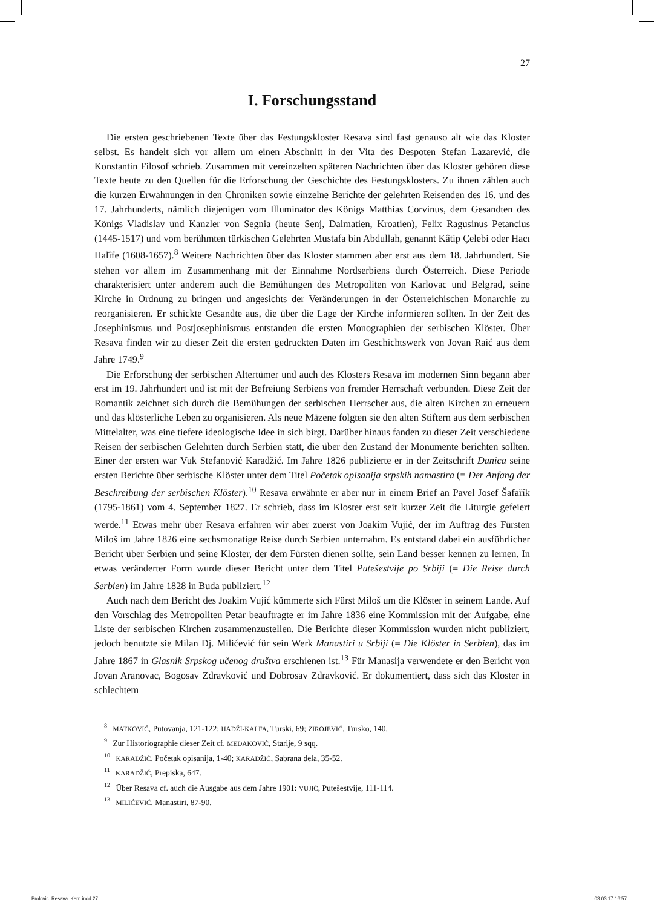27
I. Forschungsstand
Die ersten geschriebenen Texte über das Festungskloster Resava sind fast genauso alt wie das Kloster selbst. Es handelt sich vor allem um einen Abschnitt in der Vita des Despoten Stefan Lazarević, die Konstantin Filosof schrieb. Zusammen mit vereinzelten späteren Nachrichten über das Kloster gehören diese Texte heute zu den Quellen für die Erforschung der Geschichte des Festungsklosters. Zu ihnen zählen auch die kurzen Erwähnungen in den Chroniken sowie einzelne Berichte der gelehrten Reisenden des 16. und des 17. Jahrhunderts, nämlich diejenigen vom Illuminator des Königs Matthias Corvinus, dem Gesandten des Königs Vladislav und Kanzler von Segnia (heute Senj, Dalmatien, Kroatien), Felix Ragusinus Petancius (1445-1517) und vom berühmten türkischen Gelehrten Mustafa bin Abdullah, genannt Kâtip Çelebi oder Hacı Halîfe (1608-1657).<sup>8</sup> Weitere Nachrichten über das Kloster stammen aber erst aus dem 18. Jahrhundert. Sie stehen vor allem im Zusammenhang mit der Einnahme Nordserbiens durch Österreich. Diese Periode charakterisiert unter anderem auch die Bemühungen des Metropoliten von Karlovac und Belgrad, seine Kirche in Ordnung zu bringen und angesichts der Veränderungen in der Österreichischen Monarchie zu reorganisieren. Er schickte Gesandte aus, die über die Lage der Kirche informieren sollten. In der Zeit des Josephinismus und Postjosephinismus entstanden die ersten Monographien der serbischen Klöster. Über Resava finden wir zu dieser Zeit die ersten gedruckten Daten im Geschichtswerk von Jovan Raić aus dem Jahre 1749.<sup>9</sup>
Die Erforschung der serbischen Altertümer und auch des Klosters Resava im modernen Sinn begann aber erst im 19. Jahrhundert und ist mit der Befreiung Serbiens von fremder Herrschaft verbunden. Diese Zeit der Romantik zeichnet sich durch die Bemühungen der serbischen Herrscher aus, die alten Kirchen zu erneuern und das klösterliche Leben zu organisieren. Als neue Mäzene folgten sie den alten Stiftern aus dem serbischen Mittelalter, was eine tiefere ideologische Idee in sich birgt. Darüber hinaus fanden zu dieser Zeit verschiedene Reisen der serbischen Gelehrten durch Serbien statt, die über den Zustand der Monumente berichten sollten. Einer der ersten war Vuk Stefanović Karadžić. Im Jahre 1826 publizierte er in der Zeitschrift Danica seine ersten Berichte über serbische Klöster unter dem Titel Početak opisanija srpskih namastira (= Der Anfang der Beschreibung der serbischen Klöster).<sup>10</sup> Resava erwähnte er aber nur in einem Brief an Pavel Josef Šafařík (1795-1861) vom 4. September 1827. Er schrieb, dass im Kloster erst seit kurzer Zeit die Liturgie gefeiert werde.<sup>11</sup> Etwas mehr über Resava erfahren wir aber zuerst von Joakim Vujić, der im Auftrag des Fürsten Miloš im Jahre 1826 eine sechsmonatige Reise durch Serbien unternahm. Es entstand dabei ein ausführlicher Bericht über Serbien und seine Klöster, der dem Fürsten dienen sollte, sein Land besser kennen zu lernen. In etwas veränderter Form wurde dieser Bericht unter dem Titel Putešestvije po Srbiji (= Die Reise durch Serbien) im Jahre 1828 in Buda publiziert.<sup>12</sup>
Auch nach dem Bericht des Joakim Vujić kümmerte sich Fürst Miloš um die Klöster in seinem Lande. Auf den Vorschlag des Metropoliten Petar beauftragte er im Jahre 1836 eine Kommission mit der Aufgabe, eine Liste der serbischen Kirchen zusammenzustellen. Die Berichte dieser Kommission wurden nicht publiziert, jedoch benutzte sie Milan Dj. Milićević für sein Werk Manastiri u Srbiji (= Die Klöster in Serbien), das im Jahre 1867 in Glasnik Srpskog učenog društva erschienen ist.<sup>13</sup> Für Manasija verwendete er den Bericht von Jovan Aranovac, Bogosav Zdravković und Dobrosav Zdravković. Er dokumentiert, dass sich das Kloster in schlechtem
<sup>8</sup> MATKOVIĆ, Putovanja, 121-122; HADŽI-KALFA, Turski, 69; ZIROJEVIĆ, Tursko, 140.
<sup>9</sup> Zur Historiographie dieser Zeit cf. MEDAKOVIĆ, Starije, 9 sqq.
<sup>10</sup> KARADŽIĆ, Početak opisanija, 1-40; KARADŽIĆ, Sabrana dela, 35-52.
<sup>11</sup> KARADŽIĆ, Prepiska, 647.
<sup>12</sup> Über Resava cf. auch die Ausgabe aus dem Jahre 1901: VUJIĆ, Putešestvije, 111-114.
<sup>13</sup> MILIĆEVIĆ, Manastiri, 87-90.
Prolovic_Resava_Kern.indd 27 03.03.17 16:57